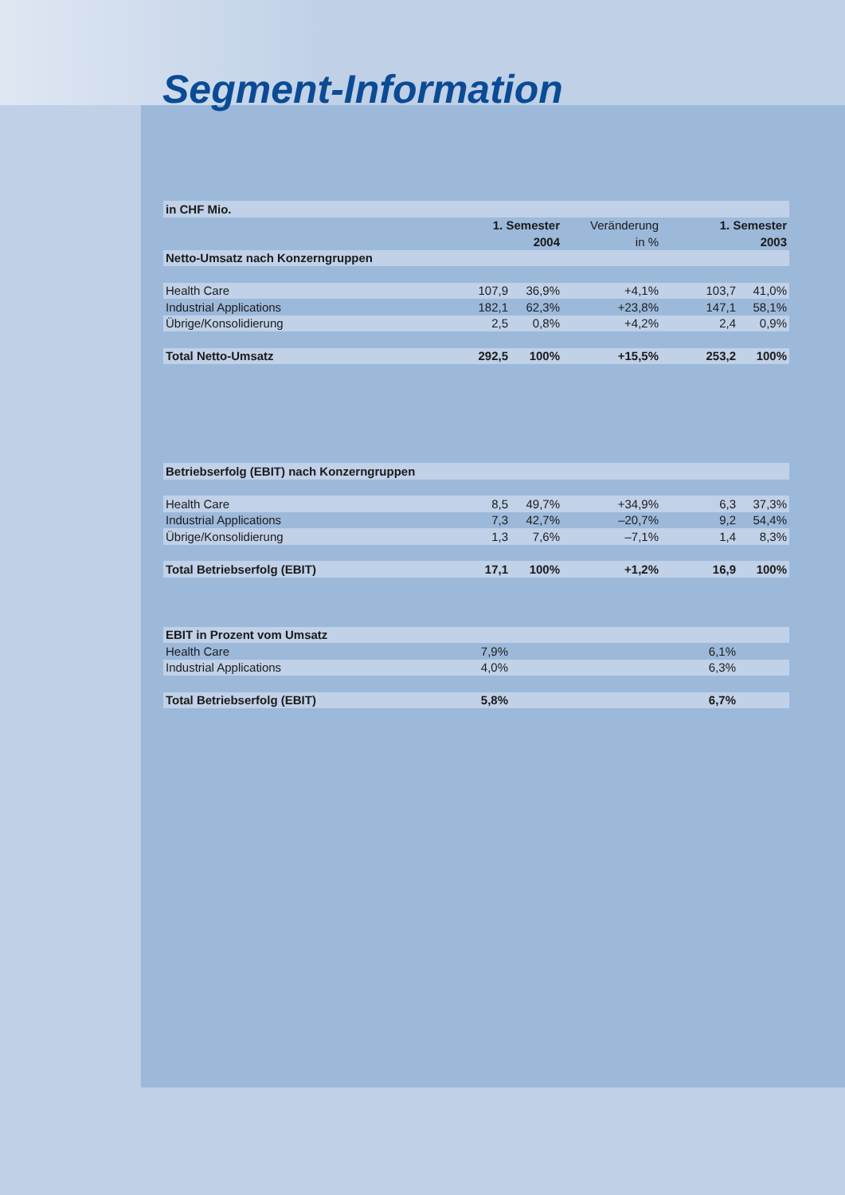Segment-Information
| in CHF Mio. | | | | | |
| --- | --- | --- | --- | --- | --- |
| | 1. Semester | | Veränderung | 1. Semester | |
| | 2004 | | in % | 2003 | |
| Netto-Umsatz nach Konzerngruppen | | | | | |
| Health Care | 107,9 | 36,9% | +4,1% | 103,7 | 41,0% |
| Industrial Applications | 182,1 | 62,3% | +23,8% | 147,1 | 58,1% |
| Übrige/Konsolidierung | 2,5 | 0,8% | +4,2% | 2,4 | 0,9% |
| Total Netto-Umsatz | 292,5 | 100% | +15,5% | 253,2 | 100% |
| Betriebserfolg (EBIT) nach Konzerngruppen | | | | | |
| Health Care | 8,5 | 49,7% | +34,9% | 6,3 | 37,3% |
| Industrial Applications | 7,3 | 42,7% | –20,7% | 9,2 | 54,4% |
| Übrige/Konsolidierung | 1,3 | 7,6% | –7,1% | 1,4 | 8,3% |
| Total Betriebserfolg (EBIT) | 17,1 | 100% | +1,2% | 16,9 | 100% |
| EBIT in Prozent vom Umsatz | | | | | |
| Health Care | 7,9% | | | 6,1% | |
| Industrial Applications | 4,0% | | | 6,3% | |
| Total Betriebserfolg (EBIT) | 5,8% | | | 6,7% | |